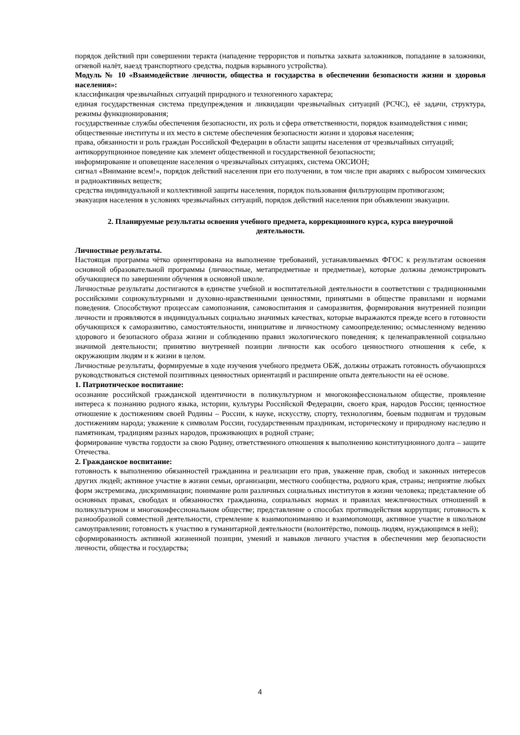порядок действий при совершении теракта (нападение террористов и попытка захвата заложников, попадание в заложники, огневой налёт, наезд транспортного средства, подрыв взрывного устройства).
Модуль № 10 «Взаимодействие личности, общества и государства в обеспечении безопасности жизни и здоровья населения»:
классификация чрезвычайных ситуаций природного и техногенного характера;
единая государственная система предупреждения и ликвидации чрезвычайных ситуаций (РСЧС), её задачи, структура, режимы функционирования;
государственные службы обеспечения безопасности, их роль и сфера ответственности, порядок взаимодействия с ними;
общественные институты и их место в системе обеспечения безопасности жизни и здоровья населения;
права, обязанности и роль граждан Российской Федерации в области защиты населения от чрезвычайных ситуаций;
антикоррупционное поведение как элемент общественной и государственной безопасности;
информирование и оповещение населения о чрезвычайных ситуациях, система ОКСИОН;
сигнал «Внимание всем!», порядок действий населения при его получении, в том числе при авариях с выбросом химических и радиоактивных веществ;
средства индивидуальной и коллективной защиты населения, порядок пользования фильтрующим противогазом;
эвакуация населения в условиях чрезвычайных ситуаций, порядок действий населения при объявлении эвакуации.
2. Планируемые результаты освоения учебного предмета, коррекционного курса, курса внеурочной деятельности.
Личностные результаты.
Настоящая программа чётко ориентирована на выполнение требований, устанавливаемых ФГОС к результатам освоения основной образовательной программы (личностные, метапредметные и предметные), которые должны демонстрировать обучающиеся по завершении обучения в основной школе.
Личностные результаты достигаются в единстве учебной и воспитательной деятельности в соответствии с традиционными российскими социокультурными и духовно-нравственными ценностями, принятыми в обществе правилами и нормами поведения. Способствуют процессам самопознания, самовоспитания и саморазвития, формирования внутренней позиции личности и проявляются в индивидуальных социально значимых качествах, которые выражаются прежде всего в готовности обучающихся к саморазвитию, самостоятельности, инициативе и личностному самоопределению; осмысленному ведению здорового и безопасного образа жизни и соблюдению правил экологического поведения; к целенаправленной социально значимой деятельности; принятию внутренней позиции личности как особого ценностного отношения к себе, к окружающим людям и к жизни в целом.
Личностные результаты, формируемые в ходе изучения учебного предмета ОБЖ, должны отражать готовность обучающихся руководствоваться системой позитивных ценностных ориентаций и расширение опыта деятельности на её основе.
1. Патриотическое воспитание:
осознание российской гражданской идентичности в поликультурном и многоконфессиональном обществе, проявление интереса к познанию родного языка, истории, культуры Российской Федерации, своего края, народов России; ценностное отношение к достижениям своей Родины – России, к науке, искусству, спорту, технологиям, боевым подвигам и трудовым достижениям народа; уважение к символам России, государственным праздникам, историческому и природному наследию и памятникам, традициям разных народов, проживающих в родной стране;
формирование чувства гордости за свою Родину, ответственного отношения к выполнению конституционного долга – защите Отечества.
2. Гражданское воспитание:
готовность к выполнению обязанностей гражданина и реализации его прав, уважение прав, свобод и законных интересов других людей; активное участие в жизни семьи, организации, местного сообщества, родного края, страны; неприятие любых форм экстремизма, дискриминации; понимание роли различных социальных институтов в жизни человека; представление об основных правах, свободах и обязанностях гражданина, социальных нормах и правилах межличностных отношений в поликультурном и многоконфессиональном обществе; представление о способах противодействия коррупции; готовность к разнообразной совместной деятельности, стремление к взаимопониманию и взаимопомощи, активное участие в школьном самоуправлении; готовность к участию в гуманитарной деятельности (волонтёрство, помощь людям, нуждающимся в ней);
сформированность активной жизненной позиции, умений и навыков личного участия в обеспечении мер безопасности личности, общества и государства;
4